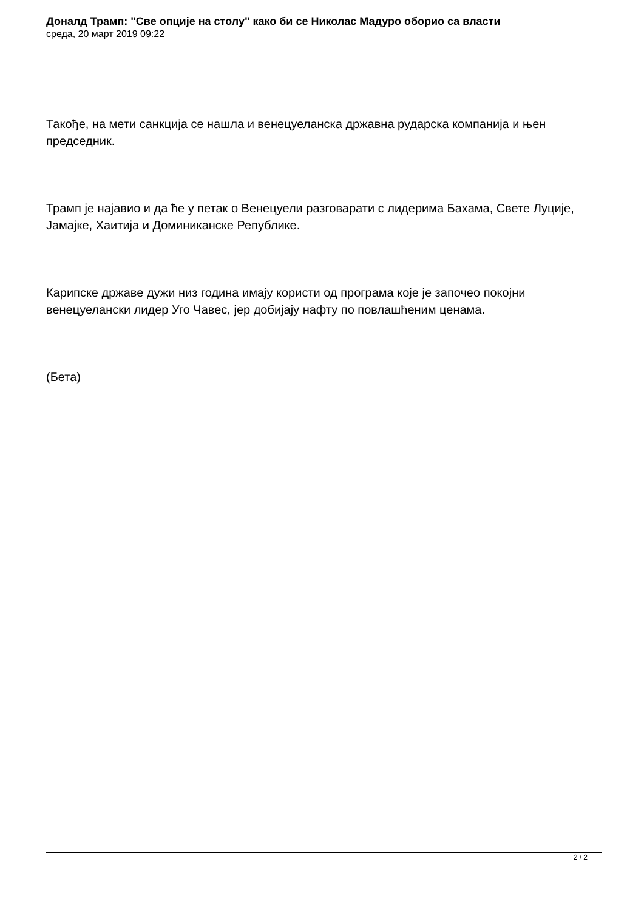Доналд Трамп: "Све опције на столу" како би се Николас Мадуро оборио са власти
среда, 20 март 2019 09:22
Такође, на мети санкција се нашла и венецуеланска државна рударска компанија и њен председник.
Трамп је најавио и да ће у петак о Венецуели разговарати с лидерима Бахама, Свете Луције, Јамајке, Хаитија и Доминиканске Републике.
Карипске државе дужи низ година имају користи од програма које је започео покојни венецуелански лидер Уго Чавес, јер добијају нафту по повлашћеним ценама.
(Бета)
2 / 2